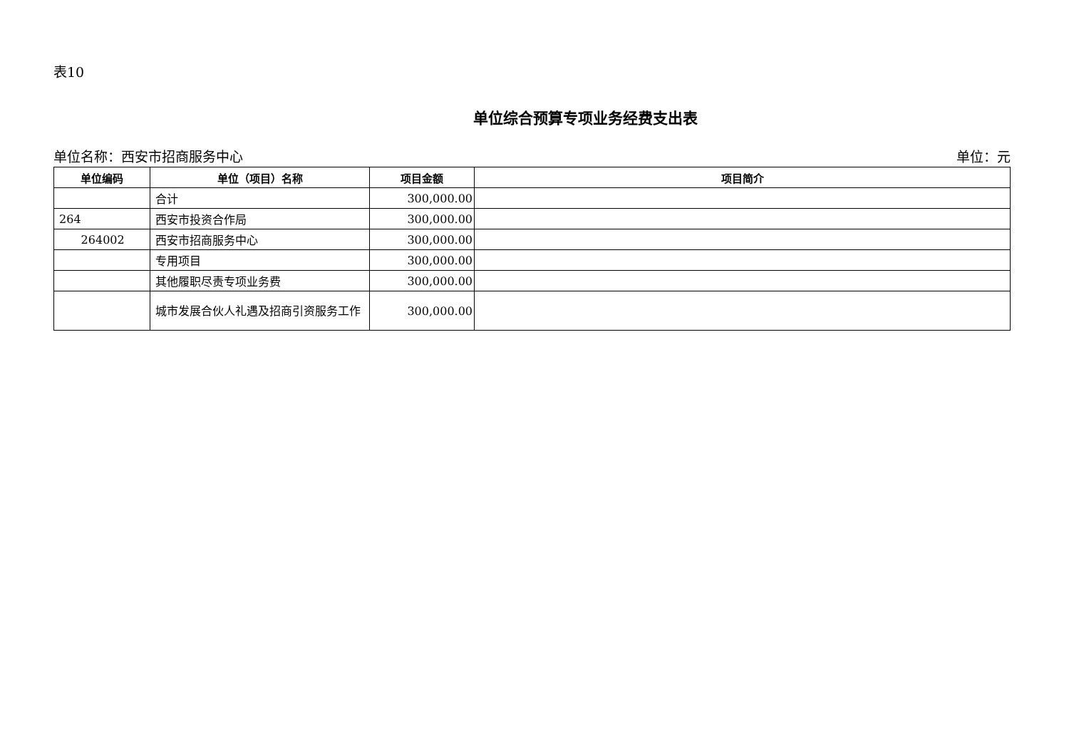表10
单位综合预算专项业务经费支出表
单位名称：西安市招商服务中心 单位：元
| 单位编码 | 单位（项目）名称 | 项目金额 | 项目简介 |
| --- | --- | --- | --- |
| | 合计 | 300,000.00 | |
| 264 | 西安市投资合作局 | 300,000.00 | |
| 264002 | 西安市招商服务中心 | 300,000.00 | |
| | 专用项目 | 300,000.00 | |
| | 其他履职尽责专项业务费 | 300,000.00 | |
| | 城市发展合伙人礼遇及招商引资服务工作 | 300,000.00 | |